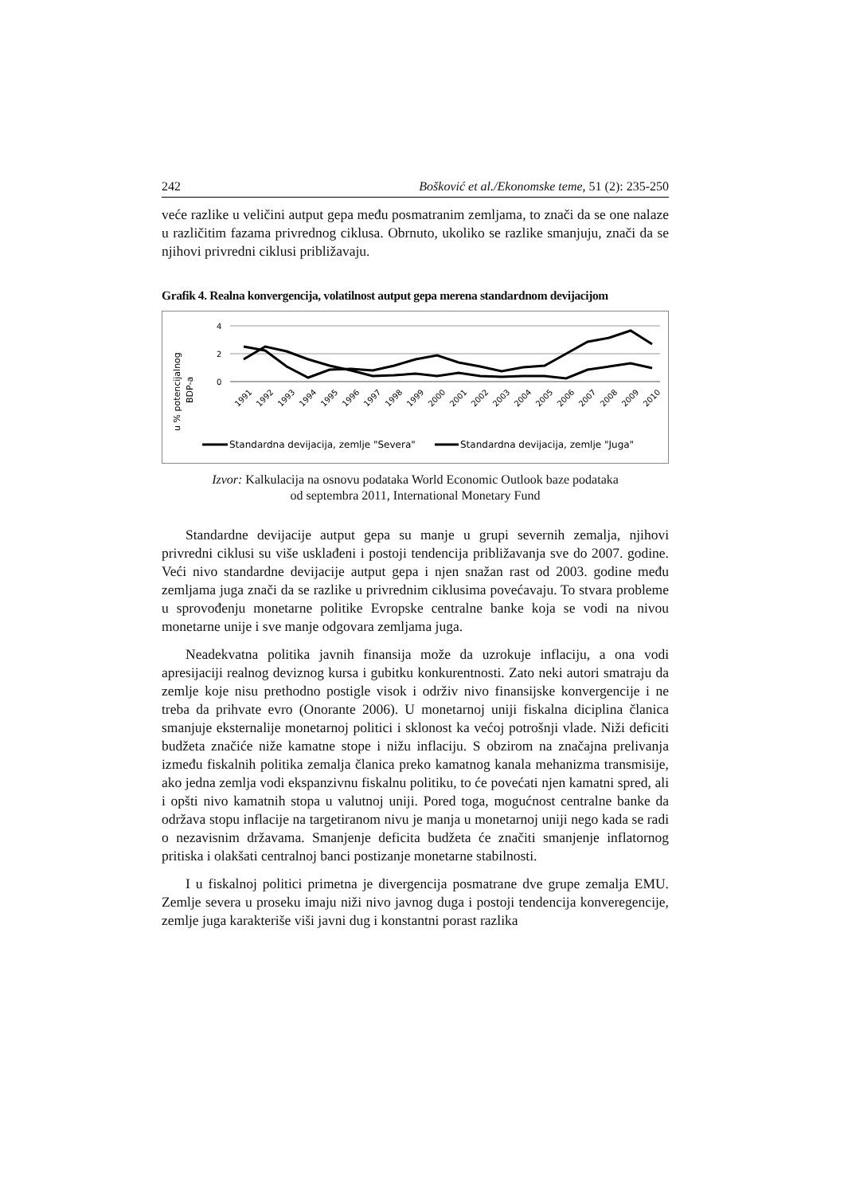242 Bošković et al./Ekonomske teme, 51 (2): 235-250
veće razlike u veličini autput gepa među posmatranim zemljama, to znači da se one nalaze u različitim fazama privrednog ciklusa. Obrnuto, ukoliko se razlike smanjuju, znači da se njihovi privredni ciklusi približavaju.
Grafik 4. Realna konvergencija, volatilnost autput gepa merena standardnom devijacijom
u % potencijalnog
BDP-a
4
2
0
1991
1992
1993
1994
1995
1996
1997
1998
1999
2000
2001
2002
2003
2004
2005
2006
2007
2008
2009
2010
Standardna devijacija, zemlje "Severa"
Standardna devijacija, zemlje "Juga"
Izvor: Kalkulacija na osnovu podataka World Economic Outlook baze podataka
od septembra 2011, International Monetary Fund
Standardne devijacije autput gepa su manje u grupi severnih zemalja, njihovi privredni ciklusi su više usklađeni i postoji tendencija približavanja sve do 2007. godine. Veći nivo standardne devijacije autput gepa i njen snažan rast od 2003. godine među zemljama juga znači da se razlike u privrednim ciklusima povećavaju. To stvara probleme u sprovođenju monetarne politike Evropske centralne banke koja se vodi na nivou monetarne unije i sve manje odgovara zemljama juga.
Neadekvatna politika javnih finansija može da uzrokuje inflaciju, a ona vodi apresijaciji realnog deviznog kursa i gubitku konkurentnosti. Zato neki autori smatraju da zemlje koje nisu prethodno postigle visok i održiv nivo finansijske konvergencije i ne treba da prihvate evro (Onorante 2006). U monetarnoj uniji fiskalna diciplina članica smanjuje eksternalije monetarnoj politici i sklonost ka većoj potrošnji vlade. Niži deficiti budžeta značiće niže kamatne stope i nižu inflaciju. S obzirom na značajna prelivanja između fiskalnih politika zemalja članica preko kamatnog kanala mehanizma transmisije, ako jedna zemlja vodi ekspanzivnu fiskalnu politiku, to će povećati njen kamatni spred, ali i opšti nivo kamatnih stopa u valutnoj uniji. Pored toga, mogućnost centralne banke da održava stopu inflacije na targetiranom nivu je manja u monetarnoj uniji nego kada se radi o nezavisnim državama. Smanjenje deficita budžeta će značiti smanjenje inflatornog pritiska i olakšati centralnoj banci postizanje monetarne stabilnosti.
I u fiskalnoj politici primetna je divergencija posmatrane dve grupe zemalja EMU. Zemlje severa u proseku imaju niži nivo javnog duga i postoji tendencija konveregencije, zemlje juga karakteriše viši javni dug i konstantni porast razlika